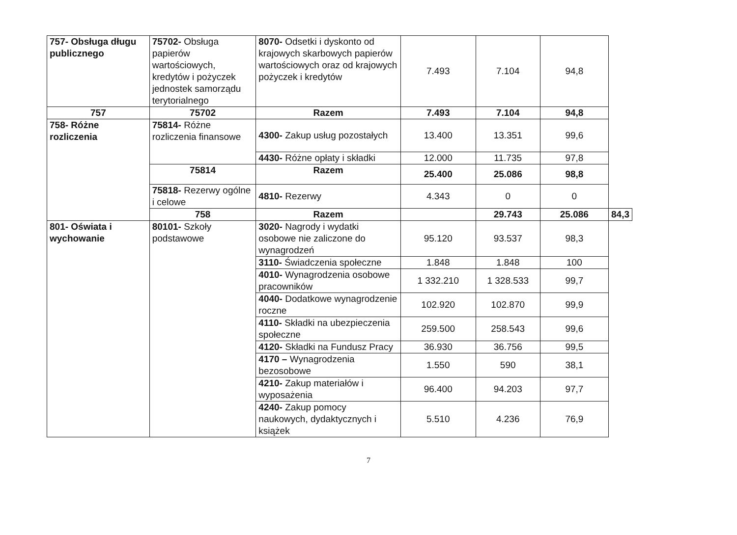| 757- Obsługa długu publicznego | 75702- Obsługa papierów wartościowych, kredytów i pożyczek jednostek samorządu terytorialnego | 8070- Odsetki i dyskonto od krajowych skarbowych papierów wartościowych oraz od krajowych pożyczek i kredytów | 7.493 | 7.104 | 94,8 | |
| 757 | 75702 | Razem | 7.493 | 7.104 | 94,8 | |
| 758- Różne rozliczenia | 75814- Różne rozliczenia finansowe | 4300- Zakup usług pozostałych | 13.400 | 13.351 | 99,6 | |
| | | 4430- Różne opłaty i składki | 12.000 | 11.735 | 97,8 | |
| | 75814 | Razem | 25.400 | 25.086 | 98,8 | |
| | 75818- Rezerwy ogólne i celowe | 4810- Rezerwy | 4.343 | 0 | 0 | |
| | 758 | Razem | | 29.743 | 25.086 | 84,3 |
| 801- Oświata i wychowanie | 80101- Szkoły podstawowe | 3020- Nagrody i wydatki osobowe nie zaliczone do wynagrodzeń | 95.120 | 93.537 | 98,3 | |
| | | 3110- Świadczenia społeczne | 1.848 | 1.848 | 100 | |
| | | 4010- Wynagrodzenia osobowe pracowników | 1 332.210 | 1 328.533 | 99,7 | |
| | | 4040- Dodatkowe wynagrodzenie roczne | 102.920 | 102.870 | 99,9 | |
| | | 4110- Składki na ubezpieczenia społeczne | 259.500 | 258.543 | 99,6 | |
| | | 4120- Składki na Fundusz Pracy | 36.930 | 36.756 | 99,5 | |
| | | 4170 – Wynagrodzenia bezosobowe | 1.550 | 590 | 38,1 | |
| | | 4210- Zakup materiałów i wyposażenia | 96.400 | 94.203 | 97,7 | |
| | | 4240- Zakup pomocy naukowych, dydaktycznych i książek | 5.510 | 4.236 | 76,9 | |
7